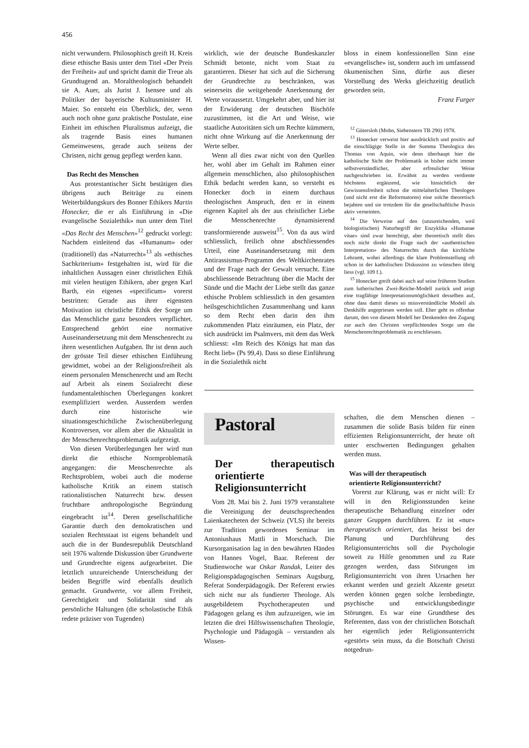456
nicht verwundern. Philosophisch greift H. Kreis diese ethische Basis unter dem Titel «Der Preis der Freiheit» auf und spricht damit die Treue als Grundtugend an. Moraltheologisch behandelt sie A. Auer, als Jurist J. Isensee und als Politiker der bayerische Kultusminister H. Maier. So entsteht ein Überblick, der, wenn auch noch ohne ganz praktische Postulate, eine Einheit im ethischen Pluralismus aufzeigt, die als tragende Basis eines humanen Gemeinwesens, gerade auch seitens der Christen, nicht genug gepflegt werden kann.
Das Recht des Menschen
Aus protestantischer Sicht bestätigen dies übrigens auch Beiträge zu einem Weiterbildungskurs des Bonner Ethikers Martin Honecker, die er als Einführung in «Die evangelische Sozialethik» nun unter dem Titel «Das Recht des Menschen»<sup>12</sup> gedruckt vorlegt: Nachdem einleitend das «Humanum» oder (traditionell) das «Naturrecht»<sup>13</sup> als «ethisches Sachkriterium» festgehalten ist, wird für die inhaltlichen Aussagen einer christlichen Ethik mit vielen heutigen Ethikern, aber gegen Karl Barth, ein eigenes «specificum» vorerst bestritten: Gerade aus ihrer eigensten Motivation ist christliche Ethik der Sorge um das Menschliche ganz besonders verpflichtet. Entsprechend gehört eine normative Auseinandersetzung mit dem Menschenrecht zu ihren wesentlichen Aufgaben. Ihr ist denn auch der grösste Teil dieser ethischen Einführung gewidmet, wobei an der Religionsfreiheit als einem personalen Menschenrecht und am Recht auf Arbeit als einem Sozialrecht diese fundamentalethischen Überlegungen konkret exemplifiziert werden. Ausserdem werden durch eine historische wie situationsgeschichtliche Zwischenüberlegung Kontroversen, vor allem aber die Aktualität in der Menschenrechtsproblematik aufgezeigt.
Von diesen Vorüberlegungen her wird nun direkt die ethische Normproblematik angegangen: die Menschenrechte als Rechtsproblem, wobei auch die moderne katholische Kritik an einem statisch rationalistischen Naturrecht bzw. dessen fruchtbare anthropologische Begründung eingebracht ist<sup>14</sup>. Deren gesellschaftliche Garantie durch den demokratischen und sozialen Rechtsstaat ist eigens behandelt und auch die in der Bundesrepublik Deutschland seit 1976 waltende Diskussion über Grundwerte und Grundrechte eigens aufgearbeitet. Die letztlich unzureichende Unterscheidung der beiden Begriffe wird ebenfalls deutlich gemacht. Grundwerte, vor allem Freiheit, Gerechtigkeit und Solidarität sind als persönliche Haltungen (die scholastische Ethik redete präziser von Tugenden)
wirklich, wie der deutsche Bundeskanzler Schmidt betonte, nicht vom Staat zu garantieren. Dieser hat sich auf die Sicherung der Grundrechte zu beschränken, was seinerseits die weitgehende Anerkennung der Werte voraussetzt. Umgekehrt aber, und hier ist der Erwiderung der deutschen Bischöfe zuzustimmen, ist die Art und Weise, wie staatliche Autoritäten sich um Rechte kümmern, nicht ohne Wirkung auf die Anerkennung der Werte selber.
Wenn all dies zwar nicht von den Quellen her, wohl aber im Gehalt im Rahmen einer allgemein menschlichen, also philosophischen Ethik bedacht werden kann, so versteht es Honecker doch in einem durchaus theologischen Anspruch, den er in einem eigenen Kapitel als der aus christlicher Liebe die Menschenrechte dynamisierend transformierende ausweist<sup>15</sup>. Von da aus wird schliesslich, freilich ohne abschliessendes Urteil, eine Auseinandersetzung mit dem Antirassismus-Programm des Weltkirchenrates und der Frage nach der Gewalt versucht. Eine abschliessende Betrachtung über die Macht der Sünde und die Macht der Liebe stellt das ganze ethische Problem schliesslich in den gesamten heilsgeschichtlichen Zusammenhang und kann so dem Recht eben darin den ihm zukommenden Platz einräumen, ein Platz, der sich ausdrückt im Psalmvers, mit dem das Werk schliesst: «Im Reich des Königs hat man das Recht lieb» (Ps 99,4). Dass so diese Einführung in die Sozialethik nicht
bloss in einem konfessionellen Sinn eine «evangelische» ist, sondern auch im umfassend ökumenischen Sinn, dürfte aus dieser Vorstellung des Werks gleichzeitig deutlich geworden sein.
Franz Furger
<sup>12</sup> Gütersloh (Mohn, Siebenstern TB 290) 1978.
<sup>13</sup> Honecker verweist hier ausdrücklich und positiv auf die einschlägige Stelle in der Summa Theologica des Thomas von Aquin, wie denn überhaupt hier die katholische Sicht der Problematik in bisher nicht immer selbstverständlicher, aber erfreulicher Weise nachgeschrieben ist. Erwähnt zu werden verdiente höchstens ergänzend, wie hinsichtlich der Gewissensfreiheit schon die mittelalterlichen Theologen (und nicht erst die Reformatoren) eine solche theoretisch bejahten und sie trotzdem für die gesellschaftliche Praxis aktiv verneinten.
<sup>14</sup> Die Verweise auf den (unzureichenden, weil biologistischen) Naturbegriff der Enzyklika «Humanae vitae» sind zwar berechtigt, aber theoretisch stellt dies noch nicht direkt die Frage nach der «authentischen Interpretation» des Naturrechts durch das kirchliche Lehramt, wobei allerdings die klare Problemstellung oft schon in der katholischen Diskussion zu wünschen übrig liess (vgl. 109 f.).
<sup>15</sup> Honecker greift dabei auch auf seine früheren Studien zum lutherischen Zwei-Reiche-Modell zurück und zeigt eine tragfähige Interpretationsmöglichkeit desselben auf, ohne dass damit dieses so missverständliche Modell als Denkhilfe angepriesen werden soll. Eher geht es offenbar darum, den von diesem Modell her Denkenden den Zugang zur auch den Christen verpflichtenden Sorge um die Menschenrechtsproblematik zu erschliessen.
Pastoral
Der therapeutisch orientierte Religionsunterricht
Vom 28. Mai bis 2. Juni 1979 veranstaltete die Vereinigung der deutschsprechenden Laienkatecheten der Schweiz (VLS) ihr bereits zur Tradition gewordenes Seminar im Antoniushaus Mattli in Morschach. Die Kursorganisation lag in den bewährten Händen von Hannes Vogel, Baar. Referent der Studienwoche war Oskar Randak, Leiter des Religionspädagogischen Seminars Augsburg, Referat Sonderpädagogik. Der Referent erwies sich nicht nur als fundierter Theologe. Als ausgebildetem Psychotherapeuten und Pädagogen gelang es ihm aufzuzeigen, wie im letzten die drei Hilfswissenschaften Theologie, Psychologie und Pädagogik – verstanden als Wissen-
schaften, die dem Menschen dienen – zusammen die solide Basis bilden für einen effizienten Religionsunterricht, der heute oft unter erschwerten Bedingungen gehalten werden muss.
Was will der therapeutisch
orientierte Religionsunterricht?
Vorerst zur Klärung, was er nicht will: Er will in den Religionsstunden keine therapeutische Behandlung einzelner oder ganzer Gruppen durchführen. Er ist «nur» therapeutisch orientiert, das heisst bei der Planung und Durchführung des Religionsunterrichts soll die Psychologie soweit zu Hilfe genommen und zu Rate gezogen werden, dass Störungen im Religionsunterricht von ihren Ursachen her erkannt werden und gezielt Akzente gesetzt werden können gegen solche lernbedingte, psychische und entwicklungsbedingte Störungen. Es war eine Grundthese des Referenten, dass von der christlichen Botschaft her eigentlich jeder Religionsunterricht «gestört» sein muss, da die Botschaft Christi notgedrun-